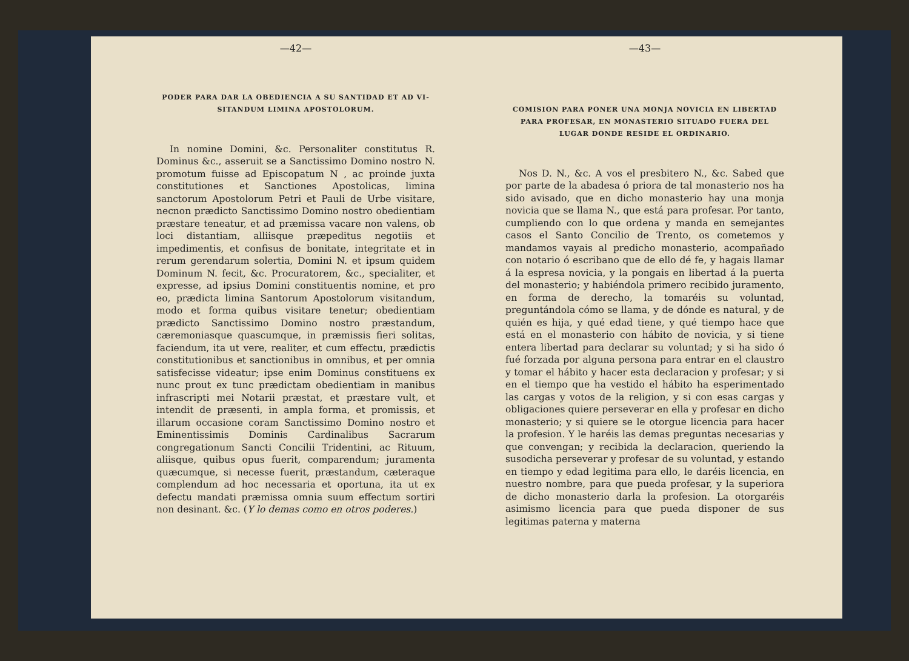—42—
PODER PARA DAR LA OBEDIENCIA A SU SANTIDAD ET AD VI-SITANDUM LIMINA APOSTOLORUM.
In nomine Domini, &c. Personaliter constitutus R. Dominus &c., asseruit se a Sanctissimo Domino nostro N. promotum fuisse ad Episcopatum N , ac proinde juxta constitutiones et Sanctiones Apostolicas, limina sanctorum Apostolorum Petri et Pauli de Urbe visitare, necnon prædicto Sanctissimo Domino nostro obedientiam præstare teneatur, et ad præmissa vacare non valens, ob loci distantiam, alliisque præpeditus negotiis et impedimentis, et confisus de bonitate, integritate et in rerum gerendarum solertia, Domini N. et ipsum quidem Dominum N. fecit, &c. Procuratorem, &c., specialiter, et expresse, ad ipsius Domini constituentis nomine, et pro eo, prædicta limina Santorum Apostolorum visitandum, modo et forma quibus visitare tenetur; obedientiam prædicto Sanctissimo Domino nostro præstandum, cæremoniasque quascumque, in præmissis fieri solitas, faciendum, ita ut vere, realiter, et cum effectu, prædictis constitutionibus et sanctionibus in omnibus, et per omnia satisfecisse videatur; ipse enim Dominus constituens ex nunc prout ex tunc prædictam obedientiam in manibus infrascripti mei Notarii præstat, et præstare vult, et intendit de præsenti, in ampla forma, et promissis, et illarum occasione coram Sanctissimo Domino nostro et Eminentissimis Dominis Cardinalibus Sacrarum congregationum Sancti Concilii Tridentini, ac Rituum, aliisque, quibus opus fuerit, comparendum; juramenta quæcumque, si necesse fuerit, præstandum, cæteraque complendum ad hoc necessaria et oportuna, ita ut ex defectu mandati præmissa omnia suum effectum sortiri non desinant. &c. (Y lo demas como en otros poderes.)
—43—
COMISION PARA PONER UNA MONJA NOVICIA EN LIBERTAD PARA PROFESAR, EN MONASTERIO SITUADO FUERA DEL LUGAR DONDE RESIDE EL ORDINARIO.
Nos D. N., &c. A vos el presbitero N., &c. Sabed que por parte de la abadesa ó priora de tal monasterio nos ha sido avisado, que en dicho monasterio hay una monja novicia que se llama N., que está para profesar. Por tanto, cumpliendo con lo que ordena y manda en semejantes casos el Santo Concilio de Trento, os cometemos y mandamos vayais al predicho monasterio, acompañado con notario ó escribano que de ello dé fe, y hagais llamar á la espresa novicia, y la pongais en libertad á la puerta del monasterio; y habiéndola primero recibido juramento, en forma de derecho, la tomaréis su voluntad, preguntándola cómo se llama, y de dónde es natural, y de quién es hija, y qué edad tiene, y qué tiempo hace que está en el monasterio con hábito de novicia, y si tiene entera libertad para declarar su voluntad; y si ha sido ó fué forzada por alguna persona para entrar en el claustro y tomar el hábito y hacer esta declaracion y profesar; y si en el tiempo que ha vestido el hábito ha esperimentado las cargas y votos de la religion, y si con esas cargas y obligaciones quiere perseverar en ella y profesar en dicho monasterio; y si quiere se le otorgue licencia para hacer la profesion. Y le haréis las demas preguntas necesarias y que convengan; y recibida la declaracion, queriendo la susodicha perseverar y profesar de su voluntad, y estando en tiempo y edad legitima para ello, le daréis licencia, en nuestro nombre, para que pueda profesar, y la superiora de dicho monasterio darla la profesion. La otorgaréis asimismo licencia para que pueda disponer de sus legitimas paterna y materna